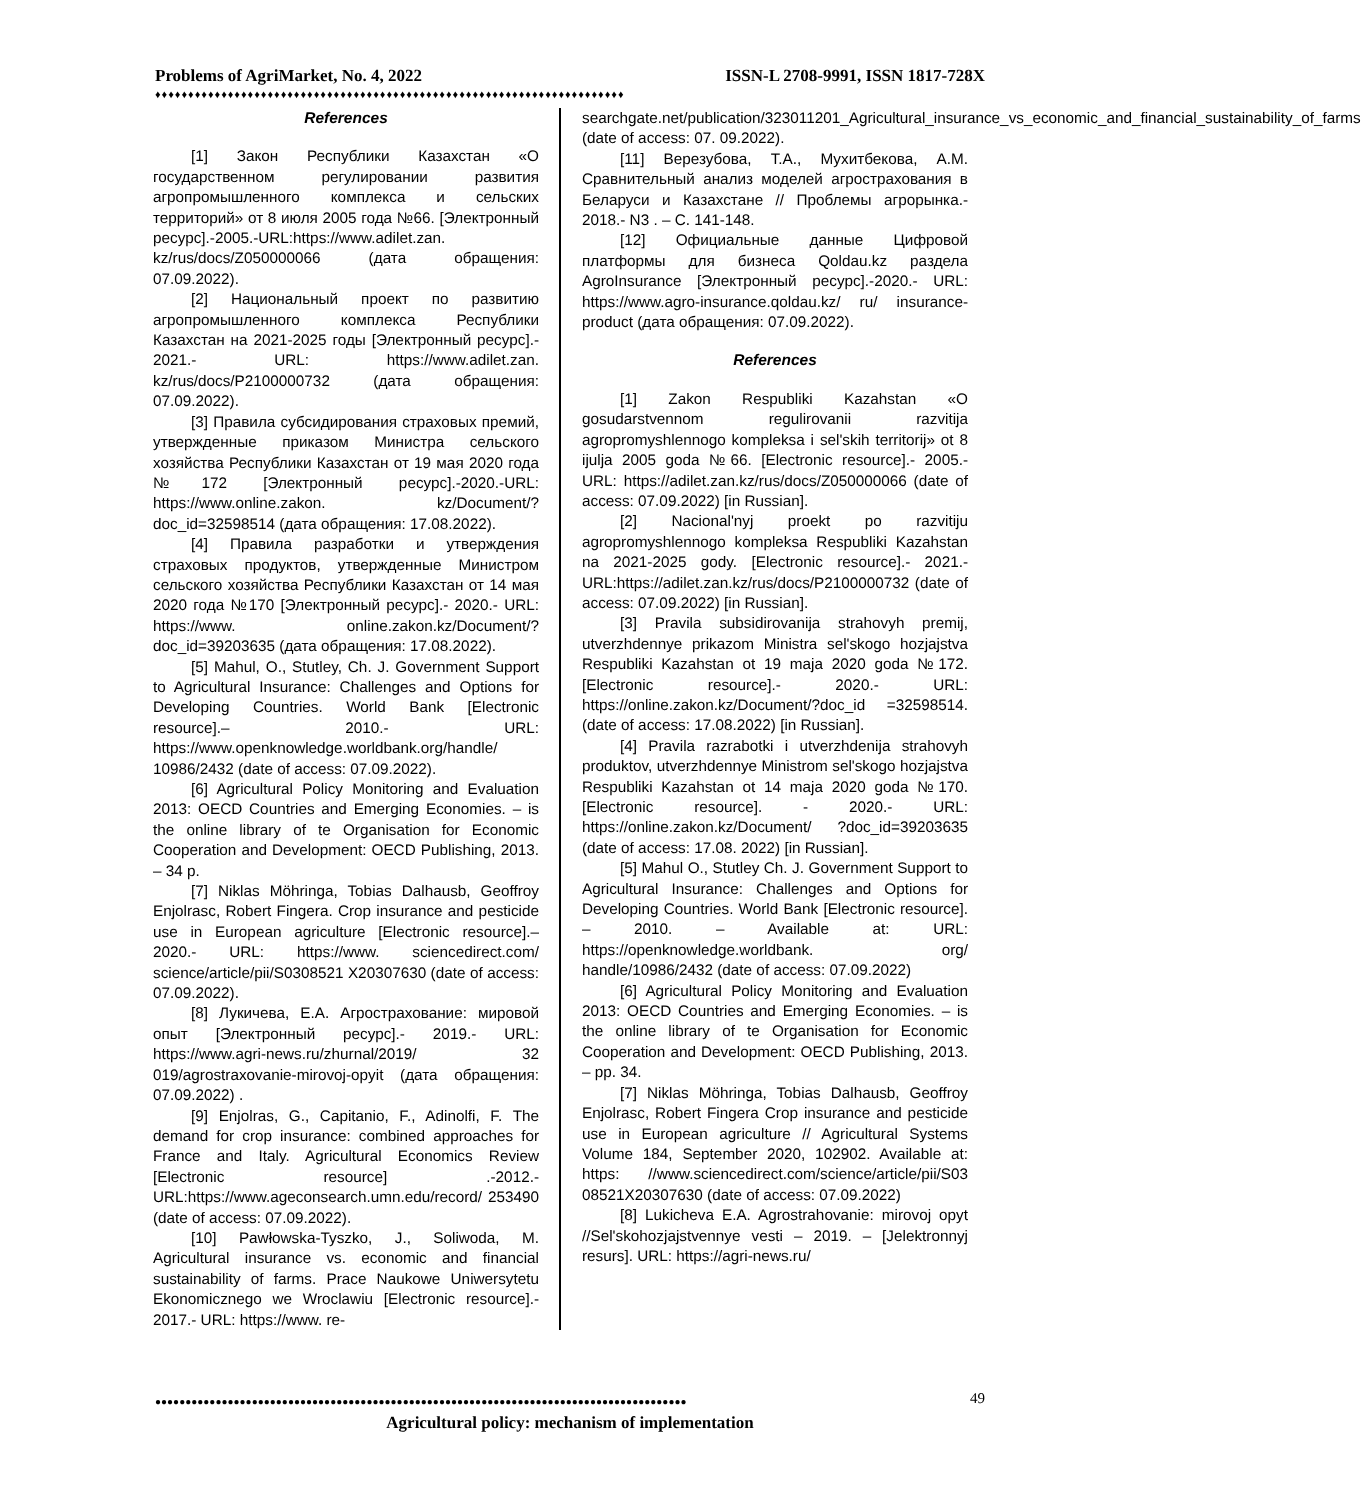Problems of AgriMarket, No. 4, 2022 ISSN-L 2708-9991, ISSN 1817-728X
♦♦♦♦♦♦♦♦♦♦♦♦♦♦♦♦♦♦♦♦♦♦♦♦♦♦♦♦♦♦♦♦♦♦♦♦♦♦♦♦♦♦♦♦♦♦♦♦♦♦♦♦♦♦♦♦♦♦♦♦♦♦♦♦♦♦♦♦♦♦♦
References
[1] Закон Республики Казахстан «О государственном регулировании развития агропромышленного комплекса и сельских территорий» от 8 июля 2005 года №66. [Электронный ресурс].-2005.-URL:https://www.adilet.zan. kz/rus/docs/Z050000066 (дата обращения: 07.09.2022).
[2] Национальный проект по развитию агропромышленного комплекса Республики Казахстан на 2021-2025 годы [Электронный ресурс].- 2021.- URL: https://www.adilet.zan. kz/rus/docs/P2100000732 (дата обращения: 07.09.2022).
[3] Правила субсидирования страховых премий, утвержденные приказом Министра сельского хозяйства Республики Казахстан от 19 мая 2020 года №172 [Электронный ресурс].-2020.-URL: https://www.online.zakon. kz/Document/?doc_id=32598514 (дата обращения: 17.08.2022).
[4] Правила разработки и утверждения страховых продуктов, утвержденные Министром сельского хозяйства Республики Казахстан от 14 мая 2020 года №170 [Электронный ресурс].- 2020.- URL: https://www. online.zakon.kz/Document/?doc_id=39203635 (дата обращения: 17.08.2022).
[5] Mahul, O., Stutley, Ch. J. Government Support to Agricultural Insurance: Challenges and Options for Developing Countries. World Bank [Electronic resource].– 2010.- URL: https://www.openknowledge.worldbank.org/handle/ 10986/2432 (date of access: 07.09.2022).
[6] Agricultural Policy Monitoring and Evaluation 2013: OECD Countries and Emerging Economies. – is the online library of te Organisation for Economic Cooperation and Development: OECD Publishing, 2013. – 34 p.
[7] Niklas Möhringa, Tobias Dalhausb, Geoffroy Enjolrasc, Robert Fingera. Crop insurance and pesticide use in European agriculture [Electronic resource].–2020.- URL: https://www. sciencedirect.com/ science/article/pii/S0308521 X20307630 (date of access: 07.09.2022).
[8] Лукичева, Е.А. Агрострахование: мировой опыт [Электронный ресурс].- 2019.- URL: https://www.agri-news.ru/zhurnal/2019/ 32 019/agrostraxovanie-mirovoj-opyit (дата обращения: 07.09.2022) .
[9] Enjolras, G., Capitanio, F., Adinolfi, F. The demand for crop insurance: combined approaches for France and Italy. Agricultural Economics Review [Electronic resource] .-2012.- URL:https://www.ageconsearch.umn.edu/record/ 253490 (date of access: 07.09.2022).
[10] Pawłowska-Tyszko, J., Soliwoda, M. Agricultural insurance vs. economic and financial sustainability of farms. Prace Naukowe Uniwersytetu Ekonomicznego we Wroclawiu [Electronic resource].- 2017.- URL: https://www. re-
searchgate.net/publication/323011201_Agricultural_insurance_vs_economic_and_financial_sustainability_of_farms (date of access: 07. 09.2022).
[11] Верезубова, Т.А., Мухитбекова, А.М. Сравнительный анализ моделей агрострахования в Беларуси и Казахстане // Проблемы агрорынка.- 2018.- N3 . – С. 141-148.
[12] Официальные данные Цифровой платформы для бизнеса Qoldau.kz раздела AgroInsurance [Электронный ресурс].-2020.- URL: https://www.agro-insurance.qoldau.kz/ ru/ insurance-product (дата обращения: 07.09.2022).
References
[1] Zakon Respubliki Kazahstan «O gosudarstvennom regulirovanii razvitija agropromyshlennogo kompleksa i sel'skih territorij» ot 8 ijulja 2005 goda №66. [Electronic resource].- 2005.- URL: https://adilet.zan.kz/rus/docs/Z050000066 (date of access: 07.09.2022) [in Russian].
[2] Nacional'nyj proekt po razvitiju agropromyshlennogo kompleksa Respubliki Kazahstan na 2021-2025 gody. [Electronic resource].- 2021.-URL:https://adilet.zan.kz/rus/docs/P2100000732 (date of access: 07.09.2022) [in Russian].
[3] Pravila subsidirovanija strahovyh premij, utverzhdennye prikazom Ministra sel'skogo hozjajstva Respubliki Kazahstan ot 19 maja 2020 goda №172. [Electronic resource].- 2020.- URL: https://online.zakon.kz/Document/?doc_id =32598514. (date of access: 17.08.2022) [in Russian].
[4] Pravila razrabotki i utverzhdenija strahovyh produktov, utverzhdennye Ministrom sel'skogo hozjajstva Respubliki Kazahstan ot 14 maja 2020 goda №170. [Electronic resource]. - 2020.- URL: https://online.zakon.kz/Document/ ?doc_id=39203635 (date of access: 17.08. 2022) [in Russian].
[5] Mahul O., Stutley Ch. J. Government Support to Agricultural Insurance: Challenges and Options for Developing Countries. World Bank [Electronic resource]. – 2010. – Available at: URL: https://openknowledge.worldbank. org/ handle/10986/2432 (date of access: 07.09.2022)
[6] Agricultural Policy Monitoring and Evaluation 2013: OECD Countries and Emerging Economies. – is the online library of te Organisation for Economic Cooperation and Development: OECD Publishing, 2013. – pp. 34.
[7] Niklas Möhringa, Tobias Dalhausb, Geoffroy Enjolrasc, Robert Fingera Crop insurance and pesticide use in European agriculture // Agricultural Systems Volume 184, September 2020, 102902. Available at: https: //www.sciencedirect.com/science/article/pii/S03 08521X20307630 (date of access: 07.09.2022)
[8] Lukicheva E.A. Agrostrahovanie: mirovoj opyt //Sel'skohozjajstvennye vesti – 2019. – [Jelektronnyj resurs]. URL: https://agri-news.ru/
●●●●●●●●●●●●●●●●●●●●●●●●●●●●●●●●●●●●●●●●●●●●●●●●●●●●●●●●●●●●●●●●●●●●●●●●●●●●●●●●●●●●●●●●
49
Agricultural policy: mechanism of implementation